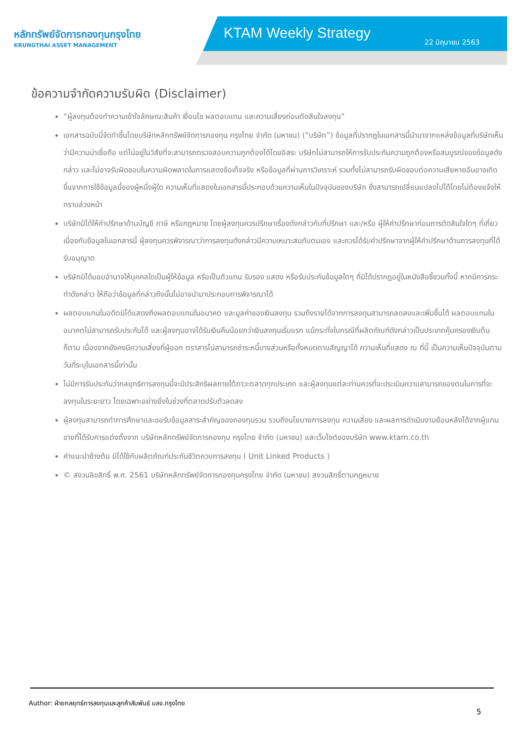หลักทรัพย์จัดการกองทุนกรุงไทย
KRUNGTHAI ASSET MANAGEMENT
KTAM Weekly Strategy 22 มิถุนายน 2563
ข้อความจำกัดความรับผิด (Disclaimer)
“ผู้ลงทุนต้องทำความเข้าใจลักษณะสินค้า เงื่อนไข ผลตอบแทน และความเสี่ยงก่อนตัดสินใจลงทุน”
เอกสารฉบับนี้จัดทำขึ้นโดยบริษัทหลักทรัพย์จัดการกองทุน กรุงไทย จำกัด (มหาชน) (“บริษัท”) ข้อมูลที่ปรากฏในเอกสารนี้นำมาจากแหล่งข้อมูลที่บริษัทเห็นว่ามีความน่าเชื่อถือ แต่ไม่อยู่ในวิสัยที่จะสามารถตรวจสอบความถูกต้องได้โดยอิสระ บริษัทไม่สามารถให้การรับประกันความถูกต้องหรือสมบูรณ์ของข้อมูลดังกล่าว และไม่อาจรับผิดชอบในความผิดพลาดในการแสดงข้อเท็จจริง หรือข้อมูลที่ผ่านการวิเคราะห์ รวมทั้งไม่สามารถรับผิดชอบต่อความเสียหายอันอาจเกิดขึ้นจากการใช้ข้อมูลนี้ของผู้หนึ่งผู้ใด ความเห็นที่แสดงในเอกสารนี้ประกอบด้วยความเห็นในปัจจุบันของบริษัท ซึ่งสามารถเปลี่ยนแปลงไปได้โดยไม่ต้องแจ้งให้ทราบล่วงหน้า
บริษัทมิได้ให้คำปรึกษาด้านบัญชี ภาษี หรือกฎหมาย โดยผู้ลงทุนควรปรึกษาเรื่องดังกล่าวกับที่ปรึกษา และ/หรือ ผู้ให้คำปรึกษาก่อนการตัดสินใจใดๆ ที่เกี่ยวเนื่องกับข้อมูลในเอกสารนี้ ผู้ลงทุนควรพิจารณาว่าการลงทุนดังกล่าวมีความเหมาะสมกับตนเอง และควรได้รับคำปรึกษาจากผู้ให้คำปรึกษาด้านการลงทุนที่ได้รับอนุญาต
บริษัทมิได้มอบอำนาจให้บุคคลใดเป็นผู้ให้ข้อมูล หรือเป็นตัวแทน รับรอง แสดง หรือรับประกันข้อมูลใดๆ ที่มิได้ปรากฏอยู่ในหนังสือชี้ชวนทั้งนี้ หากมีการกระทำดังกล่าว ให้ถือว่าข้อมูลที่กล่าวถึงนั้นไม่อาจนำมาประกอบการพิจารณาได้
ผลตอบแทนในอดีตมิได้แสดงถึงผลตอบแทนในอนาคต และมูลค่าของเงินลงทุน รวมถึงรายได้จากการลงทุนสามารถลดลงและเพิ่มขึ้นได้ ผลตอบแทนในอนาคตไม่สามารถรับประกันได้ และผู้ลงทุนอาจได้รับเงินคืนน้อยกว่าเงินลงทุนเริ่มแรก แม้กระทั่งในกรณีที่ผลิตภัณฑ์ดังกล่าวเป็นประเภทคุ้มครองเงินต้นก็ตาม เนื่องจากยังคงมีความเสี่ยงที่ผู้ออก ตราสารไม่สามารถชำระหนี้บางส่วนหรือทั้งหมดตามสัญญาได้ ความเห็นที่แสดง ณ ที่นี้ เป็นความเห็นปัจจุบันตามวันที่ระบุในเอกสารนี้เท่านั้น
ไม่มีการรับประกันว่ากลยุทธ์การลงทุนนี้จะมีประสิทธิผลภายใต้ภาวะตลาดทุกประเภท และผู้ลงทุนแต่ละท่านควรที่จะประเมินความสามารถของตนในการที่จะลงทุนในระยะยาว โดยเฉพาะอย่างยิ่งในช่วงที่ตลาดปรับตัวลดลง
ผู้ลงทุนสามารถทำการศึกษาและขอรับข้อมูลสาระสำคัญของกองทุนรวม รวมถึงนโยบายการลงทุน ความเสี่ยง และผลการดำเนินงานย้อนหลังได้จากผู้แทนขายที่ได้รับการแต่งตั้งจาก บริษัทหลักทรัพย์จัดการกองทุน กรุงไทย จำกัด (มหาชน) และเว็บไซต์ของบริษัท www.ktam.co.th
คำแนะนำข้างต้น มิได้ใช้กับผลิตภัณฑ์ประกันชีวิตควบการลงทุน ( Unit Linked Products )
© สงวนลิขสิทธิ์ พ.ศ. 2561 บริษัทหลักทรัพย์จัดการกองทุนกรุงไทย จำกัด (มหาชน) สงวนสิทธิ์ตามกฎหมาย
Author: ฝ่ายกลยุทธ์การลงทุนและลูกค้าสัมพันธ์ บลจ.กรุงไทย
5